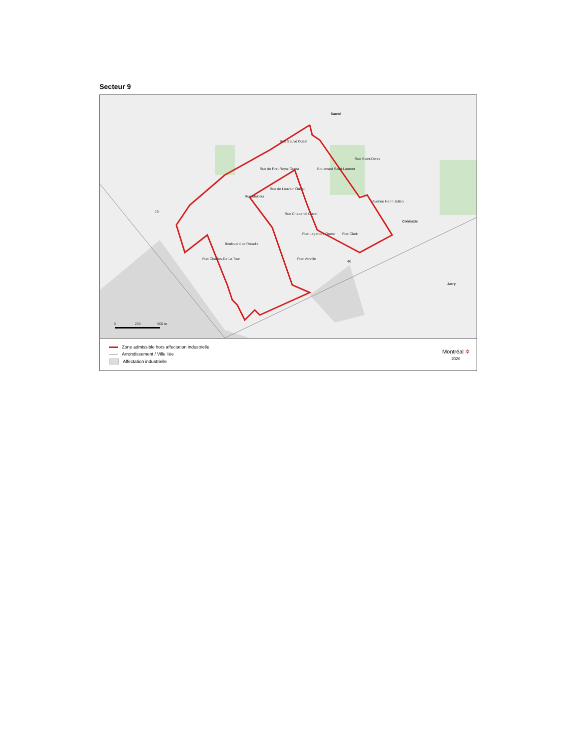Secteur 9
Sauvé
Crémazie
Jarry
15
40
Rue Sauvé Ouest
Rue de Port-Royal Ouest
Rue de Louvain Ouest
Boulevard Saint-Laurent
Rue Saint-Denis
Avenue Henri-Julien
Rue Meilleur
Rue Chabanel Ouest
Rue Legendre Ouest
Rue Clark
Boulevard de l'Acadie
Rue Charles-De La Tour
Rue Verville
0
250
500 m
Zone admissible hors affectation industrielle
Arrondissement / Ville liée
Affectation industrielle
Montréal ✲
2020